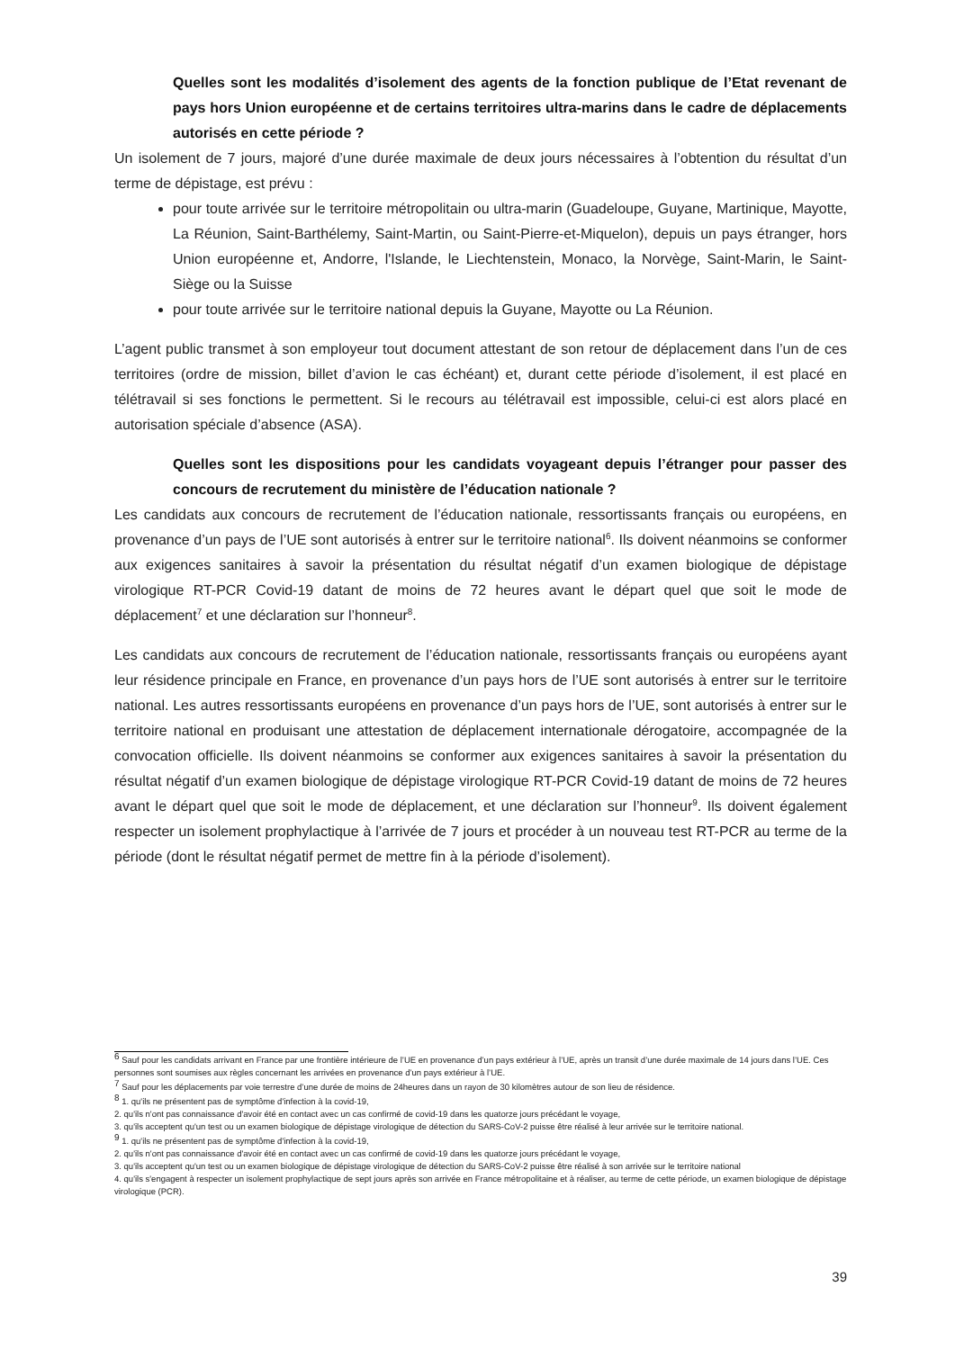Quelles sont les modalités d’isolement des agents de la fonction publique de l’Etat revenant de pays hors Union européenne et de certains territoires ultra-marins dans le cadre de déplacements autorisés en cette période ?
Un isolement de 7 jours, majoré d’une durée maximale de deux jours nécessaires à l’obtention du résultat d’un terme de dépistage, est prévu :
pour toute arrivée sur le territoire métropolitain ou ultra-marin (Guadeloupe, Guyane, Martinique, Mayotte, La Réunion, Saint-Barthélemy, Saint-Martin, ou Saint-Pierre-et-Miquelon), depuis un pays étranger, hors Union européenne et, Andorre, l'Islande, le Liechtenstein, Monaco, la Norvège, Saint-Marin, le Saint-Siège ou la Suisse
pour toute arrivée sur le territoire national depuis la Guyane, Mayotte ou La Réunion.
L’agent public transmet à son employeur tout document attestant de son retour de déplacement dans l’un de ces territoires (ordre de mission, billet d’avion le cas échéant) et, durant cette période d’isolement, il est placé en télétravail si ses fonctions le permettent. Si le recours au télétravail est impossible, celui-ci est alors placé en autorisation spéciale d’absence (ASA).
Quelles sont les dispositions pour les candidats voyageant depuis l’étranger pour passer des concours de recrutement du ministère de l’éducation nationale ?
Les candidats aux concours de recrutement de l’éducation nationale, ressortissants français ou européens, en provenance d’un pays de l’UE sont autorisés à entrer sur le territoire national<sup>6</sup>. Ils doivent néanmoins se conformer aux exigences sanitaires à savoir la présentation du résultat négatif d’un examen biologique de dépistage virologique RT-PCR Covid-19 datant de moins de 72 heures avant le départ quel que soit le mode de déplacement<sup>7</sup> et une déclaration sur l’honneur<sup>8</sup>.
Les candidats aux concours de recrutement de l’éducation nationale, ressortissants français ou européens ayant leur résidence principale en France, en provenance d’un pays hors de l’UE sont autorisés à entrer sur le territoire national. Les autres ressortissants européens en provenance d’un pays hors de l’UE, sont autorisés à entrer sur le territoire national en produisant une attestation de déplacement internationale dérogatoire, accompagnée de la convocation officielle. Ils doivent néanmoins se conformer aux exigences sanitaires à savoir la présentation du résultat négatif d’un examen biologique de dépistage virologique RT-PCR Covid-19 datant de moins de 72 heures avant le départ quel que soit le mode de déplacement, et une déclaration sur l’honneur<sup>9</sup>. Ils doivent également respecter un isolement prophylactique à l’arrivée de 7 jours et procéder à un nouveau test RT-PCR au terme de la période (dont le résultat négatif permet de mettre fin à la période d’isolement).
<sup>6</sup> Sauf pour les candidats arrivant en France par une frontière intérieure de l’UE en provenance d’un pays extérieur à l’UE, après un transit d’une durée maximale de 14 jours dans l’UE. Ces personnes sont soumises aux règles concernant les arrivées en provenance d’un pays extérieur à l’UE.
<sup>7</sup> Sauf pour les déplacements par voie terrestre d’une durée de moins de 24heures dans un rayon de 30 kilomètres autour de son lieu de résidence.
<sup>8</sup> 1. qu'ils ne présentent pas de symptôme d'infection à la covid-19,
2. qu'ils n'ont pas connaissance d'avoir été en contact avec un cas confirmé de covid-19 dans les quatorze jours précédant le voyage,
3. qu'ils acceptent qu'un test ou un examen biologique de dépistage virologique de détection du SARS-CoV-2 puisse être réalisé à leur arrivée sur le territoire national.
<sup>9</sup> 1. qu'ils ne présentent pas de symptôme d'infection à la covid-19,
2. qu'ils n'ont pas connaissance d'avoir été en contact avec un cas confirmé de covid-19 dans les quatorze jours précédant le voyage,
3. qu'ils acceptent qu'un test ou un examen biologique de dépistage virologique de détection du SARS-CoV-2 puisse être réalisé à son arrivée sur le territoire national
4. qu'ils s'engagent à respecter un isolement prophylactique de sept jours après son arrivée en France métropolitaine et à réaliser, au terme de cette période, un examen biologique de dépistage virologique (PCR).
39